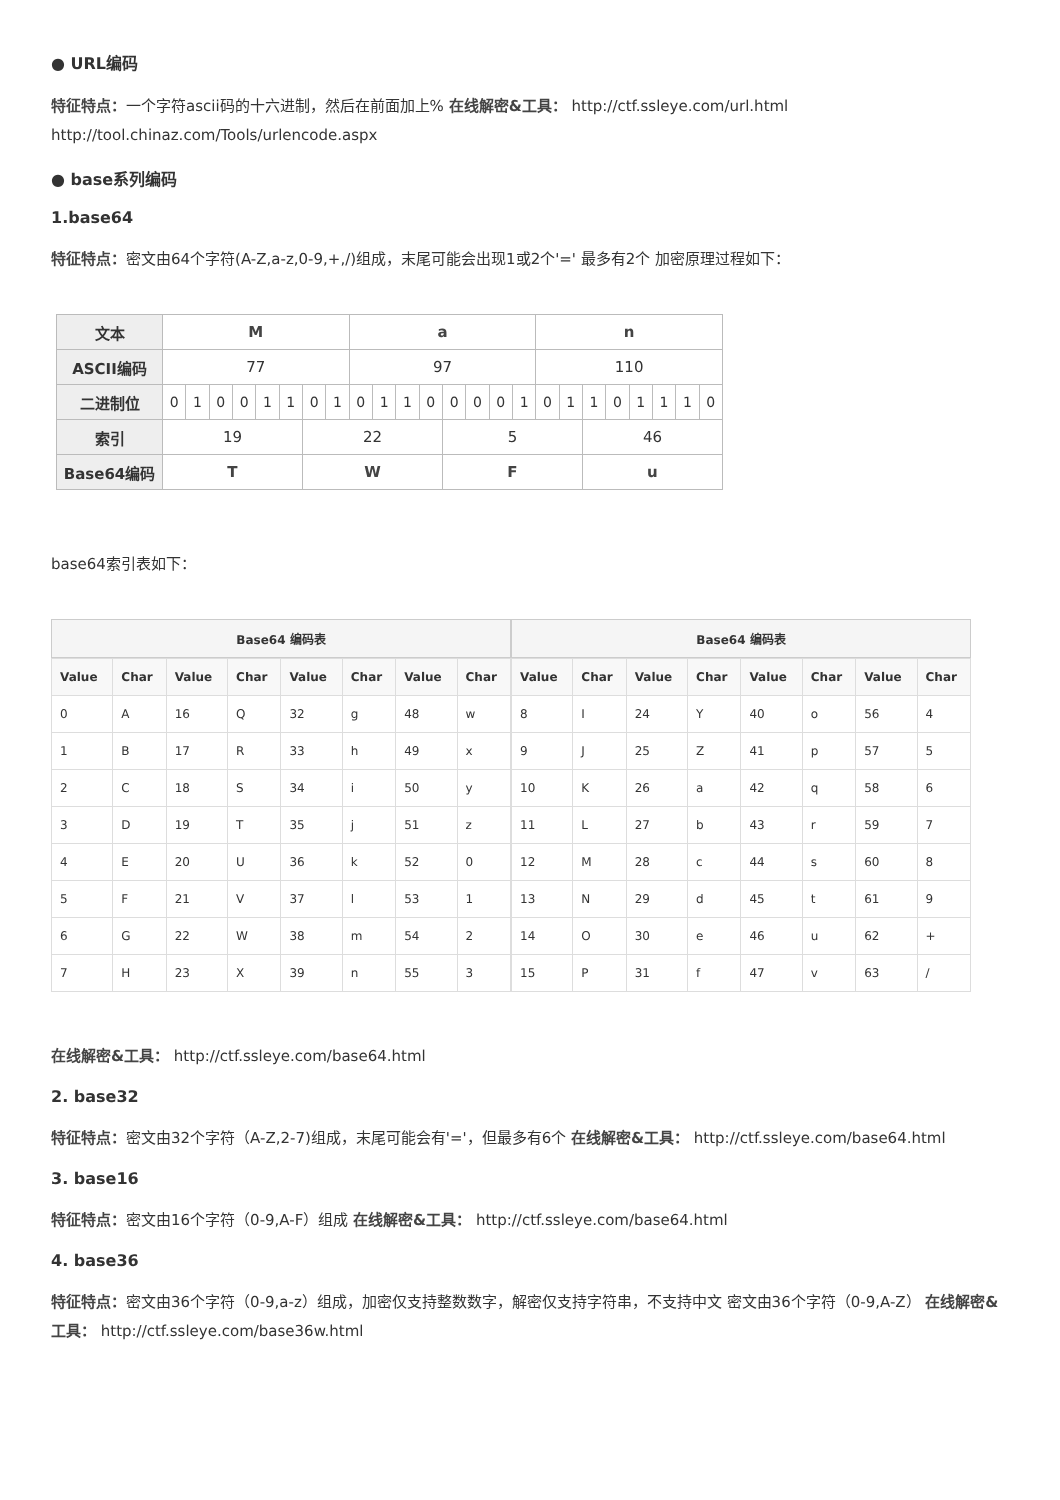● URL编码
特征特点：一个字符ascii码的十六进制，然后在前面加上% 在线解密&工具： http://ctf.ssleye.com/url.html http://tool.chinaz.com/Tools/urlencode.aspx
● base系列编码
1.base64
特征特点：密文由64个字符(A-Z,a-z,0-9,+,/)组成，末尾可能会出现1或2个'=' 最多有2个 加密原理过程如下：
| 文本 | M | | | | | | | | a | | | | | | | | n | | | | | | | |
| ASCII编码 | 77 | | | | | | | | 97 | | | | | | | | 110 | | | | | | | |
| 二进制位 | 0 | 1 | 0 | 0 | 1 | 1 | 0 | 1 | 0 | 1 | 1 | 0 | 0 | 0 | 0 | 1 | 0 | 1 | 1 | 0 | 1 | 1 | 1 | 0 |
| 索引 | 19 | | | | | | 22 | | | | | | 5 | | | | | | 46 | | | | | |
| Base64编码 | T | | | | | | W | | | | | | F | | | | | | u | | | | | |
base64索引表如下：
Base64 编码表
| Value | Char | Value | Char | Value | Char | Value | Char |
| --- | --- | --- | --- | --- | --- | --- | --- |
| 0 | A | 16 | Q | 32 | g | 48 | w |
| 1 | B | 17 | R | 33 | h | 49 | x |
| 2 | C | 18 | S | 34 | i | 50 | y |
| 3 | D | 19 | T | 35 | j | 51 | z |
| 4 | E | 20 | U | 36 | k | 52 | 0 |
| 5 | F | 21 | V | 37 | l | 53 | 1 |
| 6 | G | 22 | W | 38 | m | 54 | 2 |
| 7 | H | 23 | X | 39 | n | 55 | 3 |
Base64 编码表
| Value | Char | Value | Char | Value | Char | Value | Char |
| --- | --- | --- | --- | --- | --- | --- | --- |
| 8 | I | 24 | Y | 40 | o | 56 | 4 |
| 9 | J | 25 | Z | 41 | p | 57 | 5 |
| 10 | K | 26 | a | 42 | q | 58 | 6 |
| 11 | L | 27 | b | 43 | r | 59 | 7 |
| 12 | M | 28 | c | 44 | s | 60 | 8 |
| 13 | N | 29 | d | 45 | t | 61 | 9 |
| 14 | O | 30 | e | 46 | u | 62 | + |
| 15 | P | 31 | f | 47 | v | 63 | / |
在线解密&工具： http://ctf.ssleye.com/base64.html
2. base32
特征特点：密文由32个字符（A-Z,2-7)组成，末尾可能会有'='，但最多有6个 在线解密&工具： http://ctf.ssleye.com/base64.html
3. base16
特征特点：密文由16个字符（0-9,A-F）组成 在线解密&工具： http://ctf.ssleye.com/base64.html
4. base36
特征特点：密文由36个字符（0-9,a-z）组成，加密仅支持整数数字，解密仅支持字符串，不支持中文 密文由36个字符（0-9,A-Z） 在线解密&工具： http://ctf.ssleye.com/base36w.html